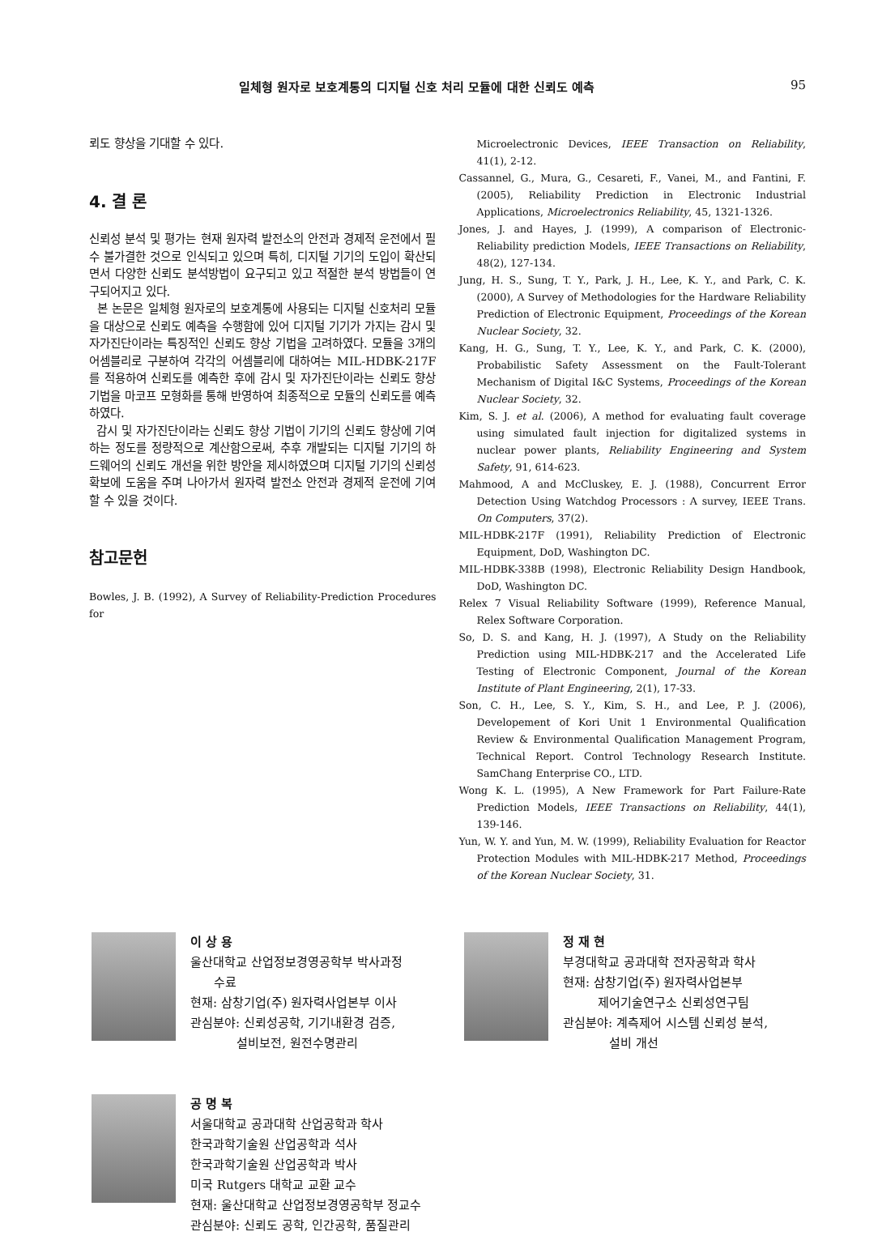일체형 원자로 보호계통의 디지털 신호 처리 모듈에 대한 신뢰도 예측 95
뢰도 향상을 기대할 수 있다.
4. 결 론
신뢰성 분석 및 평가는 현재 원자력 발전소의 안전과 경제적 운전에서 필수 불가결한 것으로 인식되고 있으며 특히, 디지털 기기의 도입이 확산되면서 다양한 신뢰도 분석방법이 요구되고 있고 적절한 분석 방법들이 연구되어지고 있다.
본 논문은 일체형 원자로의 보호계통에 사용되는 디지털 신호처리 모듈을 대상으로 신뢰도 예측을 수행함에 있어 디지털 기기가 가지는 감시 및 자가진단이라는 특징적인 신뢰도 향상 기법을 고려하였다. 모듈을 3개의 어셈블리로 구분하여 각각의 어셈블리에 대하여는 MIL-HDBK-217F를 적용하여 신뢰도를 예측한 후에 감시 및 자가진단이라는 신뢰도 향상 기법을 마코프 모형화를 통해 반영하여 최종적으로 모듈의 신뢰도를 예측하였다.
감시 및 자가진단이라는 신뢰도 향상 기법이 기기의 신뢰도 향상에 기여하는 정도를 정량적으로 계산함으로써, 추후 개발되는 디지털 기기의 하드웨어의 신뢰도 개선을 위한 방안을 제시하였으며 디지털 기기의 신뢰성 확보에 도움을 주며 나아가서 원자력 발전소 안전과 경제적 운전에 기여할 수 있을 것이다.
참고문헌
Bowles, J. B. (1992), A Survey of Reliability-Prediction Procedures for
Microelectronic Devices, IEEE Transaction on Reliability, 41(1), 2-12.
Cassannel, G., Mura, G., Cesareti, F., Vanei, M., and Fantini, F. (2005), Reliability Prediction in Electronic Industrial Applications, Microelectronics Reliability, 45, 1321-1326.
Jones, J. and Hayes, J. (1999), A comparison of Electronic-Reliability prediction Models, IEEE Transactions on Reliability, 48(2), 127-134.
Jung, H. S., Sung, T. Y., Park, J. H., Lee, K. Y., and Park, C. K. (2000), A Survey of Methodologies for the Hardware Reliability Prediction of Electronic Equipment, Proceedings of the Korean Nuclear Society, 32.
Kang, H. G., Sung, T. Y., Lee, K. Y., and Park, C. K. (2000), Probabilistic Safety Assessment on the Fault-Tolerant Mechanism of Digital I&C Systems, Proceedings of the Korean Nuclear Society, 32.
Kim, S. J. et al. (2006), A method for evaluating fault coverage using simulated fault injection for digitalized systems in nuclear power plants, Reliability Engineering and System Safety, 91, 614-623.
Mahmood, A and McCluskey, E. J. (1988), Concurrent Error Detection Using Watchdog Processors : A survey, IEEE Trans. On Computers, 37(2).
MIL-HDBK-217F (1991), Reliability Prediction of Electronic Equipment, DoD, Washington DC.
MIL-HDBK-338B (1998), Electronic Reliability Design Handbook, DoD, Washington DC.
Relex 7 Visual Reliability Software (1999), Reference Manual, Relex Software Corporation.
So, D. S. and Kang, H. J. (1997), A Study on the Reliability Prediction using MIL-HDBK-217 and the Accelerated Life Testing of Electronic Component, Journal of the Korean Institute of Plant Engineering, 2(1), 17-33.
Son, C. H., Lee, S. Y., Kim, S. H., and Lee, P. J. (2006), Developement of Kori Unit 1 Environmental Qualification Review & Environmental Qualification Management Program, Technical Report. Control Technology Research Institute. SamChang Enterprise CO., LTD.
Wong K. L. (1995), A New Framework for Part Failure-Rate Prediction Models, IEEE Transactions on Reliability, 44(1), 139-146.
Yun, W. Y. and Yun, M. W. (1999), Reliability Evaluation for Reactor Protection Modules with MIL-HDBK-217 Method, Proceedings of the Korean Nuclear Society, 31.
이 상 용
울산대학교 산업정보경영공학부 박사과정
수료
현재: 삼창기업(주) 원자력사업본부 이사
관심분야: 신뢰성공학, 기기내환경 검증,
설비보전, 원전수명관리
정 재 현
부경대학교 공과대학 전자공학과 학사
현재: 삼창기업(주) 원자력사업본부
제어기술연구소 신뢰성연구팀
관심분야: 계측제어 시스템 신뢰성 분석,
설비 개선
공 명 복
서울대학교 공과대학 산업공학과 학사
한국과학기술원 산업공학과 석사
한국과학기술원 산업공학과 박사
미국 Rutgers 대학교 교환 교수
현재: 울산대학교 산업정보경영공학부 정교수
관심분야: 신뢰도 공학, 인간공학, 품질관리